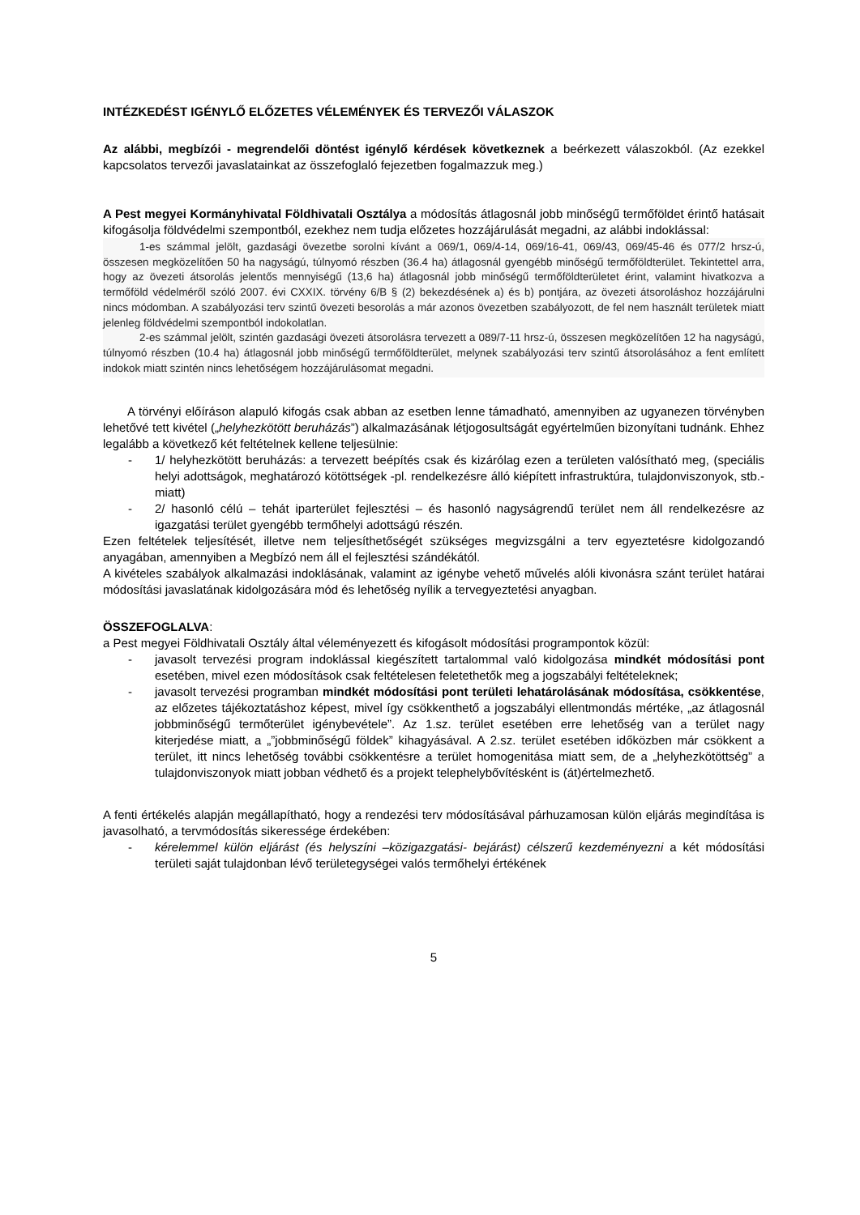INTÉZKEDÉST IGÉNYLŐ ELŐZETES VÉLEMÉNYEK ÉS TERVEZŐI VÁLASZOK
Az alábbi, megbízói - megrendelői döntést igénylő kérdések következnek a beérkezett válaszokból. (Az ezekkel kapcsolatos tervezői javaslatainkat az összefoglaló fejezetben fogalmazzuk meg.)
A Pest megyei Kormányhivatal Földhivatali Osztálya a módosítás átlagosnál jobb minőségű termőföldet érintő hatásait kifogásolja földvédelmi szempontból, ezekhez nem tudja előzetes hozzájárulását megadni, az alábbi indoklással:
1-es számmal jelölt, gazdasági övezetbe sorolni kívánt a 069/1, 069/4-14, 069/16-41, 069/43, 069/45-46 és 077/2 hrsz-ú, összesen megközelítően 50 ha nagyságú, túlnyomó részben (36.4 ha) átlagosnál gyengébb minőségű termőföldterület. Tekintettel arra, hogy az övezeti átsorolás jelentős mennyiségű (13,6 ha) átlagosnál jobb minőségű termőföldterületet érint, valamint hivatkozva a termőföld védelméről szóló 2007. évi CXXIX. törvény 6/B § (2) bekezdésének a) és b) pontjára, az övezeti átsoroláshoz hozzájárulni nincs módomban. A szabályozási terv szintű övezeti besorolás a már azonos övezetben szabályozott, de fel nem használt területek miatt jelenleg földvédelmi szempontból indokolatlan.
2-es számmal jelölt, szintén gazdasági övezeti átsorolásra tervezett a 089/7-11 hrsz-ú, összesen megközelítően 12 ha nagyságú, túlnyomó részben (10.4 ha) átlagosnál jobb minőségű termőföldterület, melynek szabályozási terv szintű átsorolásához a fent említett indokok miatt szintén nincs lehetőségem hozzájárulásomat megadni.
A törvényi előíráson alapuló kifogás csak abban az esetben lenne támadható, amennyiben az ugyanezen törvényben lehetővé tett kivétel („helyhezkötött beruházás”) alkalmazásának létjogosultságát egyértelműen bizonyítani tudnánk. Ehhez legalább a következő két feltételnek kellene teljesülnie:
- 1/ helyhezkötött beruházás: a tervezett beépítés csak és kizárólag ezen a területen valósítható meg, (speciális helyi adottságok, meghatározó kötöttségek -pl. rendelkezésre álló kiépített infrastruktúra, tulajdonviszonyok, stb.- miatt)
- 2/ hasonló célú – tehát iparterület fejlesztési – és hasonló nagyságrendű terület nem áll rendelkezésre az igazgatási terület gyengébb termőhelyi adottságú részén.
Ezen feltételek teljesítését, illetve nem teljesíthetőségét szükséges megvizsgálni a terv egyeztetésre kidolgozandó anyagában, amennyiben a Megbízó nem áll el fejlesztési szándékától.
A kivételes szabályok alkalmazási indoklásának, valamint az igénybe vehető művelés alóli kivonásra szánt terület határai módosítási javaslatának kidolgozására mód és lehetőség nyílik a tervegyeztetési anyagban.
ÖSSZEFOGLALVA:
a Pest megyei Földhivatali Osztály által véleményezett és kifogásolt módosítási programpontok közül:
- javasolt tervezési program indoklással kiegészített tartalommal való kidolgozása mindkét módosítási pont esetében, mivel ezen módosítások csak feltételesen feletethetők meg a jogszabályi feltételeknek;
- javasolt tervezési programban mindkét módosítási pont területi lehatárolásának módosítása, csökkentése, az előzetes tájékoztatáshoz képest, mivel így csökkenthető a jogszabályi ellentmondás mértéke, „az átlagosnál jobbminőségű termőterület igénybevétele”. Az 1.sz. terület esetében erre lehetőség van a terület nagy kiterjedése miatt, a „”jobbminőségű földek” kihagyásával. A 2.sz. terület esetében időközben már csökkent a terület, itt nincs lehetőség további csökkentésre a terület homogenitása miatt sem, de a „helyhezkötöttség” a tulajdonviszonyok miatt jobban védhető és a projekt telephelybővítésként is (át)értelmezhető.
A fenti értékelés alapján megállapítható, hogy a rendezési terv módosításával párhuzamosan külön eljárás megindítása is javasolható, a tervmódosítás sikeressége érdekében:
- kérelemmel külön eljárást (és helyszíni –közigazgatási- bejárást) célszerű kezdeményezni a két módosítási területi saját tulajdonban lévő területegységei valós termőhelyi értékének
5